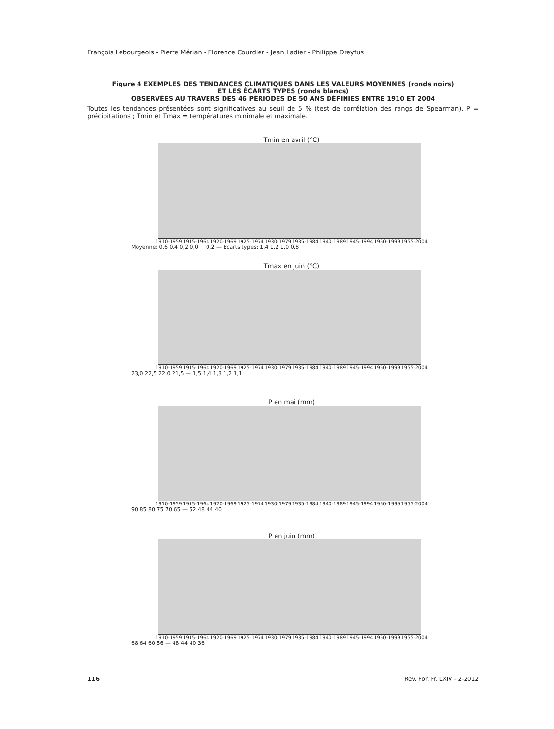François Lebourgeois - Pierre Mérian - Florence Courdier - Jean Ladier - Philippe Dreyfus
Figure 4 EXEMPLES DES TENDANCES CLIMATIQUES DANS LES VALEURS MOYENNES (ronds noirs)
ET LES ÉCARTS TYPES (ronds blancs)
OBSERVÉES AU TRAVERS DES 46 PÉRIODES DE 50 ANS DÉFINIES ENTRE 1910 ET 2004
Toutes les tendances présentées sont significatives au seuil de 5 % (test de corrélation des rangs de Spearman). P = précipitations ; Tmin et Tmax = températures minimale et maximale.
Tmin en avril (°C)
1910-1959 1915-1964 1920-1969 1925-1974 1930-1979 1935-1984 1940-1989 1945-1994 1950-1999 1955-2004
Moyenne: 0,6 0,4 0,2 0,0 − 0,2 — Écarts types: 1,4 1,2 1,0 0,8
Tmax en juin (°C)
1910-1959 1915-1964 1920-1969 1925-1974 1930-1979 1935-1984 1940-1989 1945-1994 1950-1999 1955-2004
23,0 22,5 22,0 21,5 — 1,5 1,4 1,3 1,2 1,1
P en mai (mm)
1910-1959 1915-1964 1920-1969 1925-1974 1930-1979 1935-1984 1940-1989 1945-1994 1950-1999 1955-2004
90 85 80 75 70 65 — 52 48 44 40
P en juin (mm)
1910-1959 1915-1964 1920-1969 1925-1974 1930-1979 1935-1984 1940-1989 1945-1994 1950-1999 1955-2004
68 64 60 56 — 48 44 40 36
116 Rev. For. Fr. LXIV - 2-2012